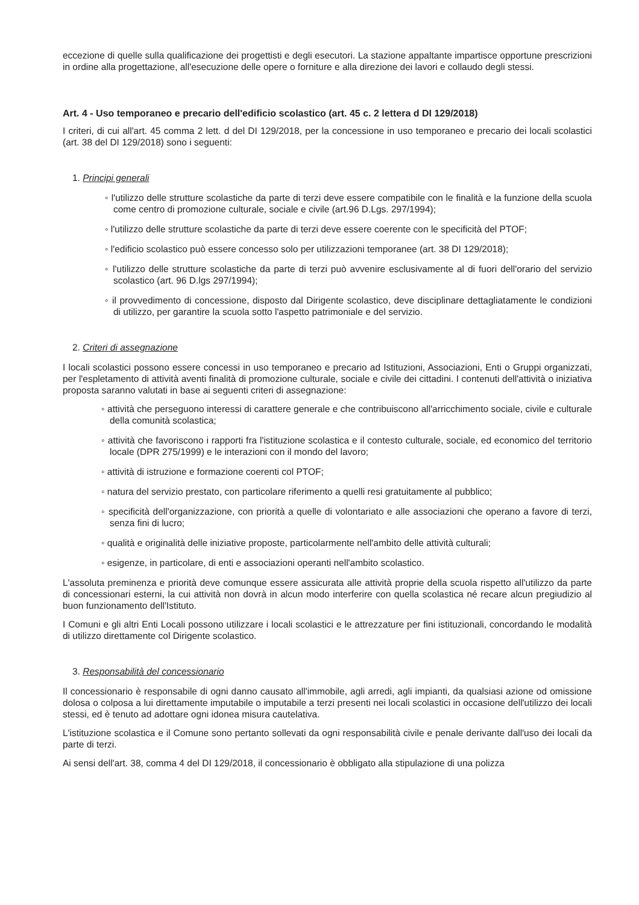eccezione di quelle sulla qualificazione dei progettisti e degli esecutori. La stazione appaltante impartisce opportune prescrizioni in ordine alla progettazione, all'esecuzione delle opere o forniture e alla direzione dei lavori e collaudo degli stessi.
Art. 4 - Uso temporaneo e precario dell'edificio scolastico (art. 45 c. 2 lettera d DI 129/2018)
I criteri, di cui all'art. 45 comma 2 lett. d del DI 129/2018, per la concessione in uso temporaneo e precario dei locali scolastici (art. 38 del DI 129/2018) sono i seguenti:
1. Principi generali
◦ l'utilizzo delle strutture scolastiche da parte di terzi deve essere compatibile con le finalità e la funzione della scuola come centro di promozione culturale, sociale e civile (art.96 D.Lgs. 297/1994);
◦ l'utilizzo delle strutture scolastiche da parte di terzi deve essere coerente con le specificità del PTOF;
◦ l'edificio scolastico può essere concesso solo per utilizzazioni temporanee (art. 38 DI 129/2018);
◦ l'utilizzo delle strutture scolastiche da parte di terzi può avvenire esclusivamente al di fuori dell'orario del servizio scolastico (art. 96 D.lgs 297/1994);
◦ il provvedimento di concessione, disposto dal Dirigente scolastico, deve disciplinare dettagliatamente le condizioni di utilizzo, per garantire la scuola sotto l'aspetto patrimoniale e del servizio.
2. Criteri di assegnazione
I locali scolastici possono essere concessi in uso temporaneo e precario ad Istituzioni, Associazioni, Enti o Gruppi organizzati, per l'espletamento di attività aventi finalità di promozione culturale, sociale e civile dei cittadini. I contenuti dell'attività o iniziativa proposta saranno valutati in base ai seguenti criteri di assegnazione:
◦ attività che perseguono interessi di carattere generale e che contribuiscono all'arricchimento sociale, civile e culturale della comunità scolastica;
◦ attività che favoriscono i rapporti fra l'istituzione scolastica e il contesto culturale, sociale, ed economico del territorio locale (DPR 275/1999) e le interazioni con il mondo del lavoro;
◦ attività di istruzione e formazione coerenti col PTOF;
◦ natura del servizio prestato, con particolare riferimento a quelli resi gratuitamente al pubblico;
◦ specificità dell'organizzazione, con priorità a quelle di volontariato e alle associazioni che operano a favore di terzi, senza fini di lucro;
◦ qualità e originalità delle iniziative proposte, particolarmente nell'ambito delle attività culturali;
◦ esigenze, in particolare, di enti e associazioni operanti nell'ambito scolastico.
L'assoluta preminenza e priorità deve comunque essere assicurata alle attività proprie della scuola rispetto all'utilizzo da parte di concessionari esterni, la cui attività non dovrà in alcun modo interferire con quella scolastica né recare alcun pregiudizio al buon funzionamento dell'Istituto.
I Comuni e gli altri Enti Locali possono utilizzare i locali scolastici e le attrezzature per fini istituzionali, concordando le modalità di utilizzo direttamente col Dirigente scolastico.
3. Responsabilità del concessionario
Il concessionario è responsabile di ogni danno causato all'immobile, agli arredi, agli impianti, da qualsiasi azione od omissione dolosa o colposa a lui direttamente imputabile o imputabile a terzi presenti nei locali scolastici in occasione dell'utilizzo dei locali stessi, ed è tenuto ad adottare ogni idonea misura cautelativa.
L'istituzione scolastica e il Comune sono pertanto sollevati da ogni responsabilità civile e penale derivante dall'uso dei locali da parte di terzi.
Ai sensi dell'art. 38, comma 4 del DI 129/2018, il concessionario è obbligato alla stipulazione di una polizza